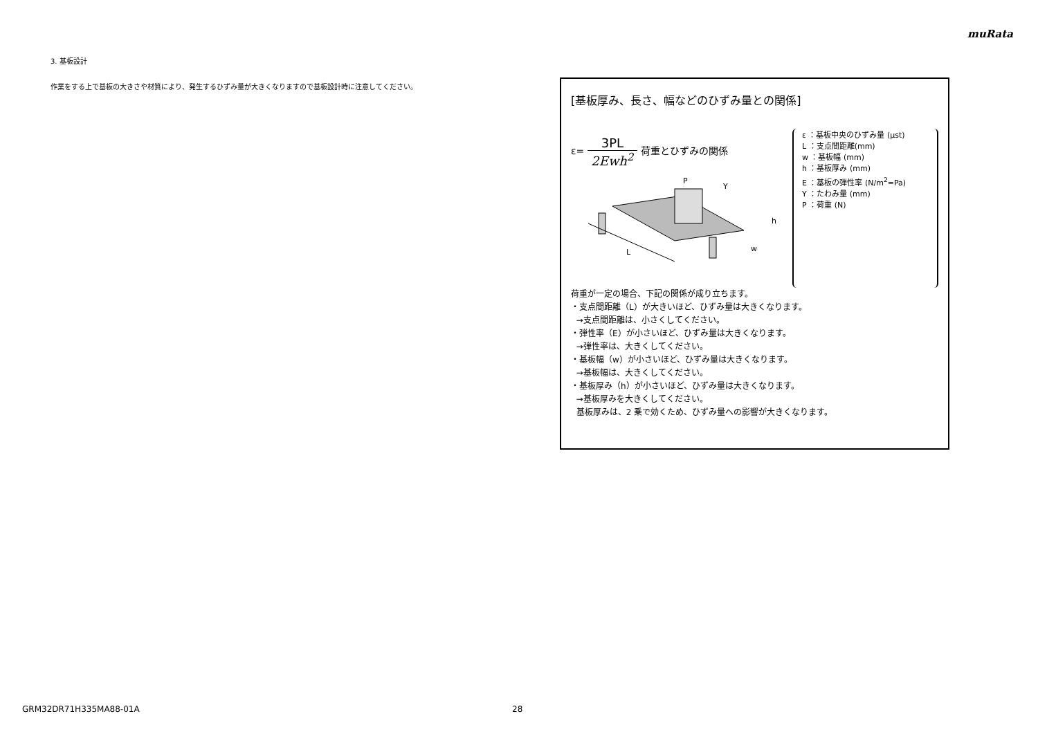muRata
3. 基板設計
作業をする上で基板の大きさや材質により、発生するひずみ量が大きくなりますので基板設計時に注意してください。
[基板厚み、長さ、幅などのひずみ量との関係]
ε=
3PL
2Ewh<sup>2</sup>
荷重とひずみの関係
L
P
Y
h
w
ε ：基板中央のひずみ量 (μst)
L ：支点間距離(mm)
w ：基板幅 (mm)
h ：基板厚み (mm)
E ：基板の弾性率 (N/m<sup>2</sup>=Pa)
Y ：たわみ量 (mm)
P ：荷重 (N)
荷重が一定の場合、下記の関係が成り立ちます。
・支点間距離（L）が大きいほど、ひずみ量は大きくなります。
→支点間距離は、小さくしてください。
・弾性率（E）が小さいほど、ひずみ量は大きくなります。
→弾性率は、大きくしてください。
・基板幅（w）が小さいほど、ひずみ量は大きくなります。
→基板幅は、大きくしてください。
・基板厚み（h）が小さいほど、ひずみ量は大きくなります。
→基板厚みを大きくしてください。
基板厚みは、2 乗で効くため、ひずみ量への影響が大きくなります。
GRM32DR71H335MA88-01A 28